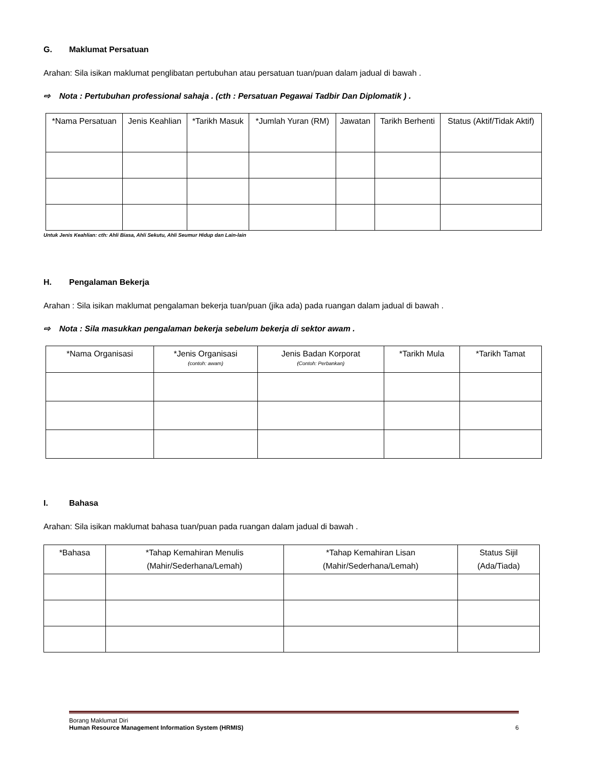G. Maklumat Persatuan
Arahan: Sila isikan maklumat penglibatan pertubuhan atau persatuan tuan/puan dalam jadual di bawah .
⇨ Nota : Pertubuhan professional sahaja . (cth : Persatuan Pegawai Tadbir Dan Diplomatik ) .
| *Nama Persatuan | Jenis Keahlian | *Tarikh Masuk | *Jumlah Yuran (RM) | Jawatan | Tarikh Berhenti | Status (Aktif/Tidak Aktif) |
| --- | --- | --- | --- | --- | --- | --- |
Untuk Jenis Keahlian: cth: Ahli Biasa, Ahli Sekutu, Ahli Seumur Hidup dan Lain-lain
H. Pengalaman Bekerja
Arahan : Sila isikan maklumat pengalaman bekerja tuan/puan (jika ada) pada ruangan dalam jadual di bawah .
⇨ Nota : Sila masukkan pengalaman bekerja sebelum bekerja di sektor awam .
| *Nama Organisasi | *Jenis Organisasi (contoh: awam) | Jenis Badan Korporat (Contoh: Perbankan) | *Tarikh Mula | *Tarikh Tamat |
| --- | --- | --- | --- | --- |
I. Bahasa
Arahan: Sila isikan maklumat bahasa tuan/puan pada ruangan dalam jadual di bawah .
| *Bahasa | *Tahap Kemahiran Menulis (Mahir/Sederhana/Lemah) | *Tahap Kemahiran Lisan (Mahir/Sederhana/Lemah) | Status Sijil (Ada/Tiada) |
| --- | --- | --- | --- |
Borang Maklumat Diri
Human Resource Management Information System (HRMIS) 6